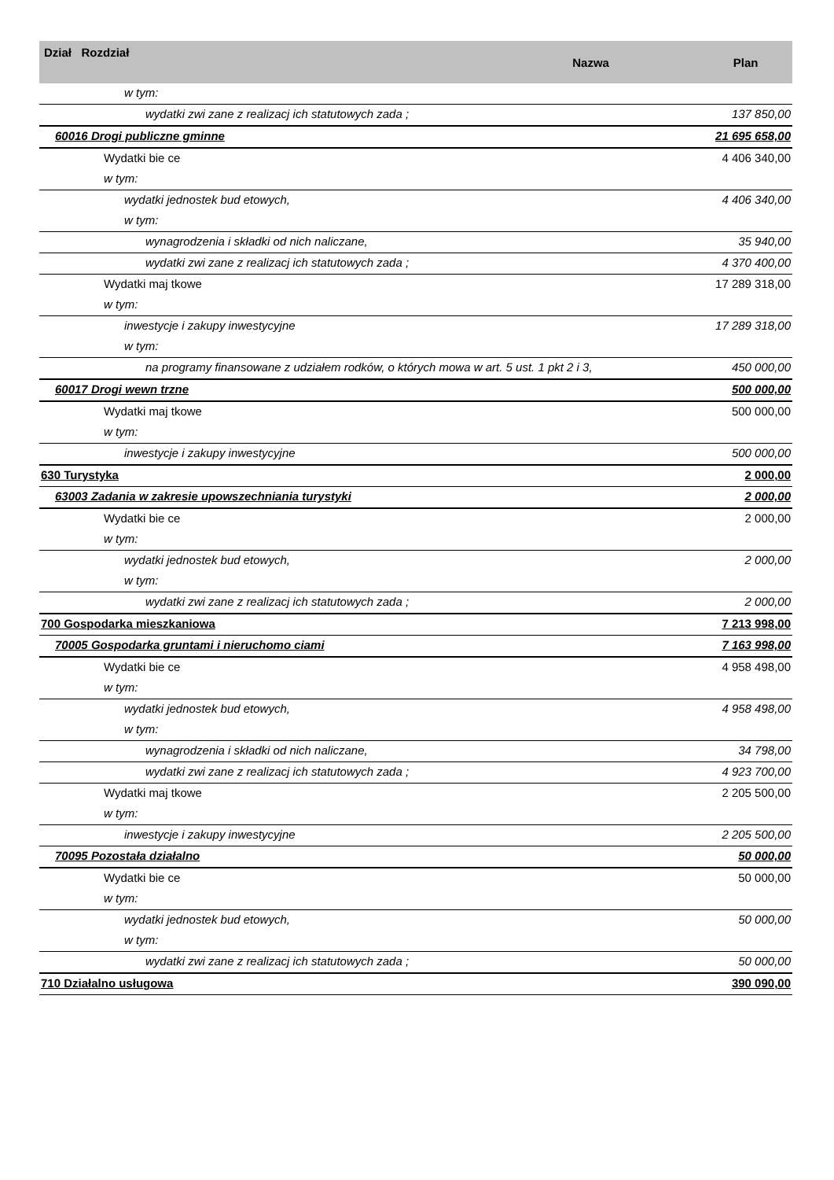| Dział Rozdział | Nazwa | Plan |
| --- | --- | --- |
| w tym: | | |
| wydatki zwi zane z realizacj ich statutowych zada ; | | 137 850,00 |
| 60016 Drogi publiczne gminne | | 21 695 658,00 |
| Wydatki bie ce | | 4 406 340,00 |
| w tym: | | |
| wydatki jednostek bud etowych, | | 4 406 340,00 |
| w tym: | | |
| wynagrodzenia i składki od nich naliczane, | | 35 940,00 |
| wydatki zwi zane z realizacj ich statutowych zada ; | | 4 370 400,00 |
| Wydatki maj tkowe | | 17 289 318,00 |
| w tym: | | |
| inwestycje i zakupy inwestycyjne | | 17 289 318,00 |
| w tym: | | |
| na programy finansowane z udziałem rodków, o których mowa w art. 5 ust. 1 pkt 2 i 3, | | 450 000,00 |
| 60017 Drogi wewn trzne | | 500 000,00 |
| Wydatki maj tkowe | | 500 000,00 |
| w tym: | | |
| inwestycje i zakupy inwestycyjne | | 500 000,00 |
| 630 Turystyka | | 2 000,00 |
| 63003 Zadania w zakresie upowszechniania turystyki | | 2 000,00 |
| Wydatki bie ce | | 2 000,00 |
| w tym: | | |
| wydatki jednostek bud etowych, | | 2 000,00 |
| w tym: | | |
| wydatki zwi zane z realizacj ich statutowych zada ; | | 2 000,00 |
| 700 Gospodarka mieszkaniowa | | 7 213 998,00 |
| 70005 Gospodarka gruntami i nieruchomo ciami | | 7 163 998,00 |
| Wydatki bie ce | | 4 958 498,00 |
| w tym: | | |
| wydatki jednostek bud etowych, | | 4 958 498,00 |
| w tym: | | |
| wynagrodzenia i składki od nich naliczane, | | 34 798,00 |
| wydatki zwi zane z realizacj ich statutowych zada ; | | 4 923 700,00 |
| Wydatki maj tkowe | | 2 205 500,00 |
| w tym: | | |
| inwestycje i zakupy inwestycyjne | | 2 205 500,00 |
| 70095 Pozostała działalno | | 50 000,00 |
| Wydatki bie ce | | 50 000,00 |
| w tym: | | |
| wydatki jednostek bud etowych, | | 50 000,00 |
| w tym: | | |
| wydatki zwi zane z realizacj ich statutowych zada ; | | 50 000,00 |
| 710 Działalno usługowa | | 390 090,00 |